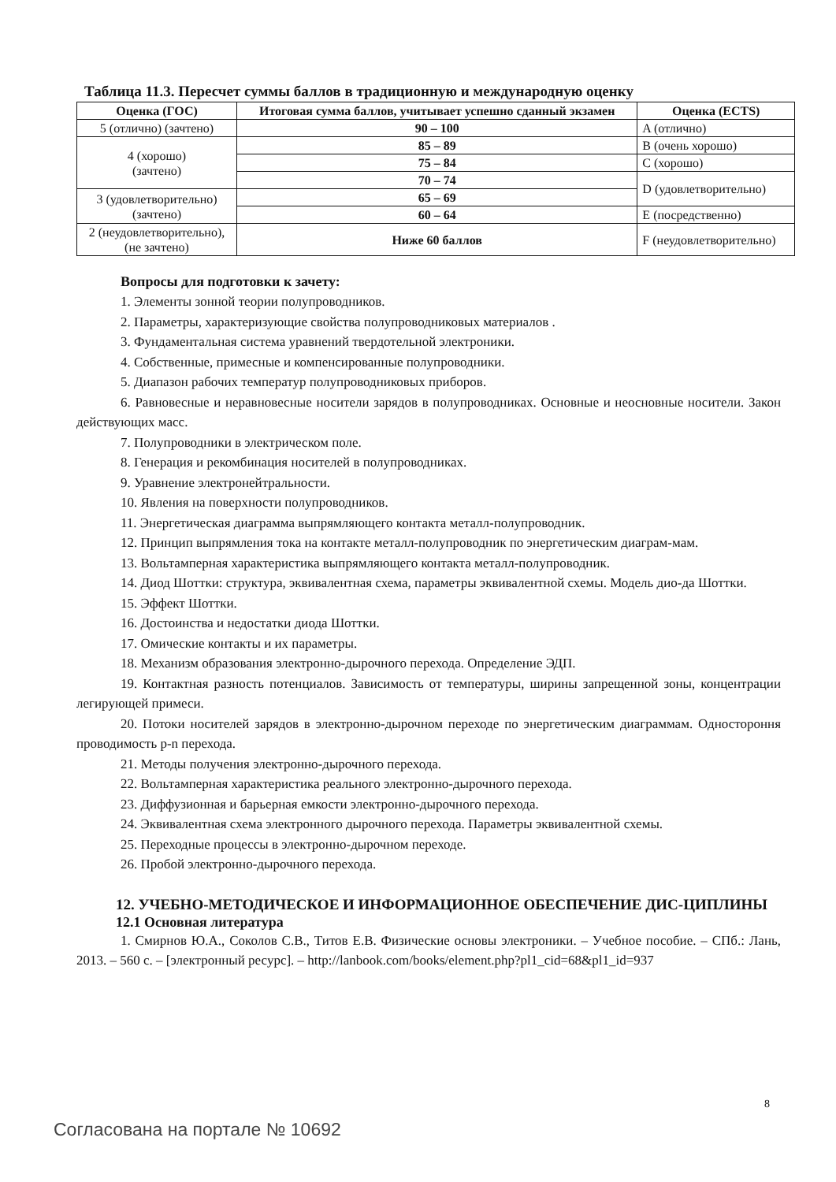Таблица 11.3. Пересчет суммы баллов в традиционную и международную оценку
| Оценка (ГОС) | Итоговая сумма баллов, учитывает успешно сданный экзамен | Оценка (ECTS) |
| --- | --- | --- |
| 5 (отлично) (зачтено) | 90 – 100 | A (отлично) |
| 4 (хорошо) (зачтено) | 85 – 89 | B (очень хорошо) |
| | 75 – 84 | C (хорошо) |
| | 70 – 74 | D (удовлетворительно) |
| 3 (удовлетворительно) (зачтено) | 65 – 69 | |
| | 60 – 64 | E (посредственно) |
| 2 (неудовлетворительно), (не зачтено) | Ниже 60 баллов | F (неудовлетворительно) |
Вопросы для подготовки к зачету:
1. Элементы зонной теории полупроводников.
2. Параметры, характеризующие свойства полупроводниковых материалов .
3. Фундаментальная система уравнений твердотельной электроники.
4. Собственные, примесные и компенсированные полупроводники.
5. Диапазон рабочих температур полупроводниковых приборов.
6. Равновесные и неравновесные носители зарядов в полупроводниках. Основные и неосновные носители. Закон действующих масс.
7. Полупроводники в электрическом поле.
8. Генерация и рекомбинация носителей в полупроводниках.
9. Уравнение электронейтральности.
10. Явления на поверхности полупроводников.
11. Энергетическая диаграмма выпрямляющего контакта металл-полупроводник.
12. Принцип выпрямления тока на контакте металл-полупроводник по энергетическим диаграм-мам.
13. Вольтамперная характеристика выпрямляющего контакта металл-полупроводник.
14. Диод Шоттки: структура, эквивалентная схема, параметры эквивалентной схемы. Модель дио-да Шоттки.
15. Эффект Шоттки.
16. Достоинства и недостатки диода Шоттки.
17. Омические контакты и их параметры.
18. Механизм образования электронно-дырочного перехода. Определение ЭДП.
19. Контактная разность потенциалов. Зависимость от температуры, ширины запрещенной зоны, концентрации легирующей примеси.
20. Потоки носителей зарядов в электронно-дырочном переходе по энергетическим диаграммам. Одностороння проводимость p-n перехода.
21. Методы получения электронно-дырочного перехода.
22. Вольтамперная характеристика реального электронно-дырочного перехода.
23. Диффузионная и барьерная емкости электронно-дырочного перехода.
24. Эквивалентная схема электронного дырочного перехода. Параметры эквивалентной схемы.
25. Переходные процессы в электронно-дырочном переходе.
26. Пробой электронно-дырочного перехода.
12. УЧЕБНО-МЕТОДИЧЕСКОЕ И ИНФОРМАЦИОННОЕ ОБЕСПЕЧЕНИЕ ДИС-ЦИПЛИНЫ
12.1 Основная литература
1. Смирнов Ю.А., Соколов С.В., Титов Е.В. Физические основы электроники. – Учебное пособие. – СПб.: Лань, 2013. – 560 с. – [электронный ресурс]. – http://lanbook.com/books/element.php?pl1_cid=68&pl1_id=937
8
Согласована на портале № 10692